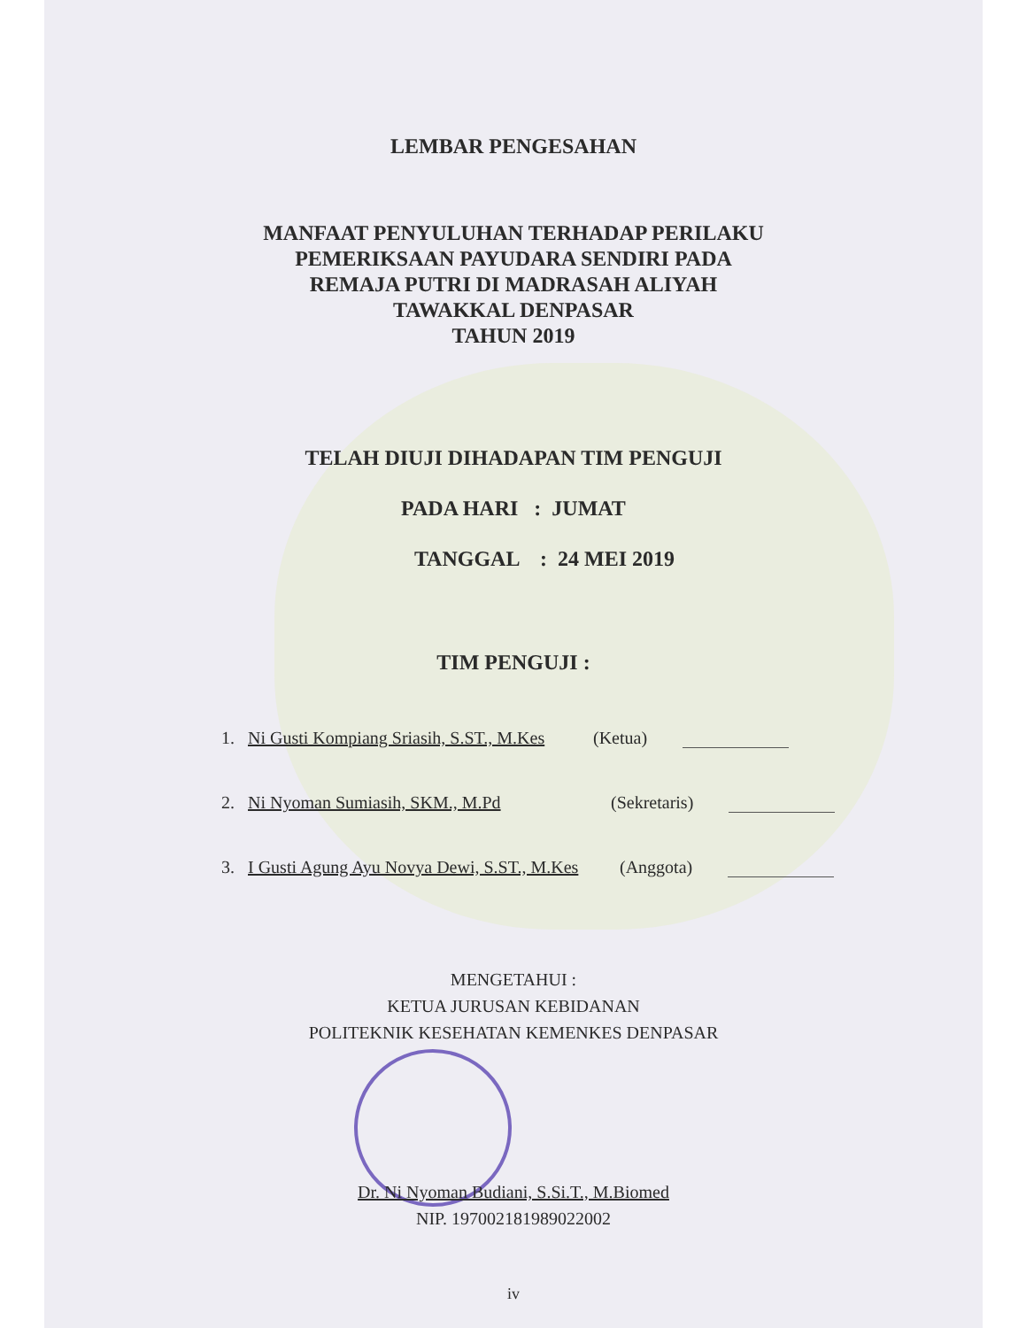LEMBAR PENGESAHAN
MANFAAT PENYULUHAN TERHADAP PERILAKU
PEMERIKSAAN PAYUDARA SENDIRI PADA
REMAJA PUTRI DI MADRASAH ALIYAH
TAWAKKAL DENPASAR
TAHUN 2019
TELAH DIUJI DIHADAPAN TIM PENGUJI
PADA HARI : JUMAT
TANGGAL : 24 MEI 2019
TIM PENGUJI :
1. Ni Gusti Kompiang Sriasih, S.ST., M.Kes (Ketua)
2. Ni Nyoman Sumiasih, SKM., M.Pd (Sekretaris)
3. I Gusti Agung Ayu Novya Dewi, S.ST., M.Kes (Anggota)
MENGETAHUI :
KETUA JURUSAN KEBIDANAN
POLITEKNIK KESEHATAN KEMENKES DENPASAR
Dr. Ni Nyoman Budiani, S.Si.T., M.Biomed
NIP. 197002181989022002
iv